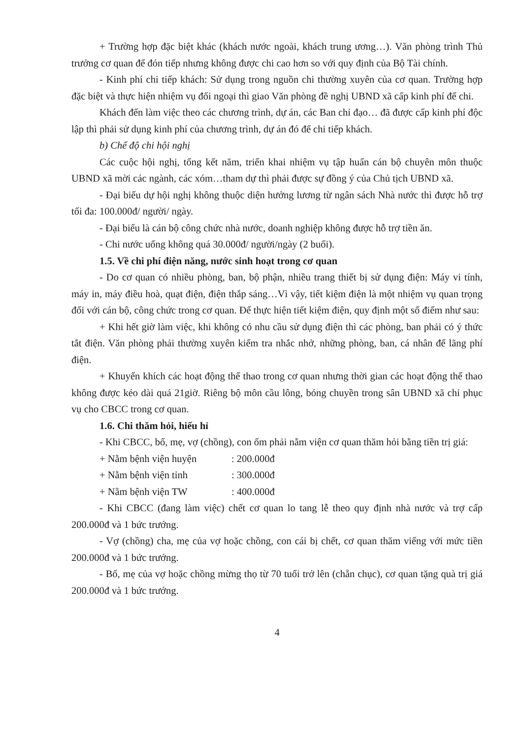+ Trường hợp đặc biệt khác (khách nước ngoài, khách trung ương…). Văn phòng trình Thủ trưởng cơ quan để đón tiếp nhưng không được chi cao hơn so với quy định của Bộ Tài chính.
- Kinh phí chi tiếp khách: Sử dụng trong nguồn chi thường xuyên của cơ quan. Trường hợp đặc biệt và thực hiện nhiệm vụ đối ngoại thì giao Văn phòng đề nghị UBND xã cấp kinh phí để chi.
Khách đến làm việc theo các chương trình, dự án, các Ban chỉ đạo… đã được cấp kinh phí độc lập thì phải sử dụng kinh phí của chương trình, dự án đó để chi tiếp khách.
b) Chế độ chi hội nghị
Các cuộc hội nghị, tổng kết năm, triển khai nhiệm vụ tập huấn cán bộ chuyên môn thuộc UBND xã mời các ngành, các xóm…tham dự thì phải được sự đồng ý của Chủ tịch UBND xã.
- Đại biểu dự hội nghị không thuộc diện hưởng lương từ ngân sách Nhà nước thì được hỗ trợ tối đa: 100.000đ/ người/ ngày.
- Đại biểu là cán bộ công chức nhà nước, doanh nghiệp không được hỗ trợ tiền ăn.
- Chi nước uống không quá 30.000đ/ người/ngày (2 buổi).
1.5. Về chi phí điện năng, nước sinh hoạt trong cơ quan
- Do cơ quan có nhiều phòng, ban, bộ phận, nhiều trang thiết bị sử dụng điện: Máy vi tính, máy in, máy điều hoà, quạt điện, điện thắp sáng…Vì vậy, tiết kiệm điện là một nhiệm vụ quan trọng đối với cán bộ, công chức trong cơ quan. Để thực hiện tiết kiệm điện, quy định một số điểm như sau:
+ Khi hết giờ làm việc, khi không có nhu cầu sử dụng điện thì các phòng, ban phải có ý thức tắt điện. Văn phòng phải thường xuyên kiểm tra nhắc nhở, những phòng, ban, cá nhân để lãng phí điện.
+ Khuyến khích các hoạt động thể thao trong cơ quan nhưng thời gian các hoạt động thể thao không được kéo dài quá 21giờ. Riêng bộ môn cầu lông, bóng chuyền trong sân UBND xã chỉ phục vụ cho CBCC trong cơ quan.
1.6. Chi thăm hỏi, hiếu hỉ
- Khi CBCC, bố, mẹ, vợ (chồng), con ốm phải nằm viện cơ quan thăm hỏi bằng tiền trị giá:
+ Nằm bệnh viện huyện : 200.000đ
+ Nằm bệnh viện tỉnh : 300.000đ
+ Nằm bệnh viện TW : 400.000đ
- Khi CBCC (đang làm việc) chết cơ quan lo tang lễ theo quy định nhà nước và trợ cấp 200.000đ và 1 bức trướng.
- Vợ (chồng) cha, mẹ của vợ hoặc chồng, con cái bị chết, cơ quan thăm viếng với mức tiền 200.000đ và 1 bức trướng.
- Bố, mẹ của vợ hoặc chồng mừng thọ từ 70 tuổi trở lên (chẵn chục), cơ quan tặng quà trị giá 200.000đ và 1 bức trướng.
4